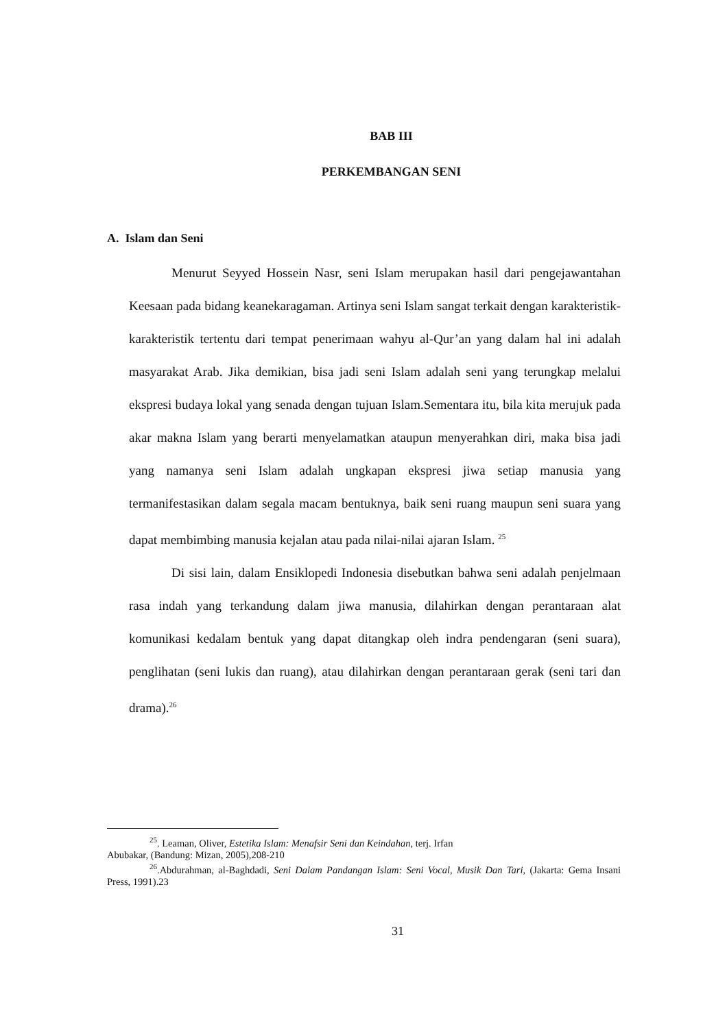BAB III
PERKEMBANGAN SENI
A. Islam dan Seni
Menurut Seyyed Hossein Nasr, seni Islam merupakan hasil dari pengejawantahan Keesaan pada bidang keanekaragaman. Artinya seni Islam sangat terkait dengan karakteristik-karakteristik tertentu dari tempat penerimaan wahyu al-Qur’an yang dalam hal ini adalah masyarakat Arab. Jika demikian, bisa jadi seni Islam adalah seni yang terungkap melalui ekspresi budaya lokal yang senada dengan tujuan Islam.Sementara itu, bila kita merujuk pada akar makna Islam yang berarti menyelamatkan ataupun menyerahkan diri, maka bisa jadi yang namanya seni Islam adalah ungkapan ekspresi jiwa setiap manusia yang termanifestasikan dalam segala macam bentuknya, baik seni ruang maupun seni suara yang dapat membimbing manusia kejalan atau pada nilai-nilai ajaran Islam. <sup>25</sup>
Di sisi lain, dalam Ensiklopedi Indonesia disebutkan bahwa seni adalah penjelmaan rasa indah yang terkandung dalam jiwa manusia, dilahirkan dengan perantaraan alat komunikasi kedalam bentuk yang dapat ditangkap oleh indra pendengaran (seni suara), penglihatan (seni lukis dan ruang), atau dilahirkan dengan perantaraan gerak (seni tari dan drama).<sup>26</sup>
<sup>25</sup>. Leaman, Oliver, Estetika Islam: Menafsir Seni dan Keindahan, terj. Irfan
Abubakar, (Bandung: Mizan, 2005),208-210
<sup>26</sup>.Abdurahman, al-Baghdadi, Seni Dalam Pandangan Islam: Seni Vocal, Musik Dan Tari, (Jakarta: Gema Insani Press, 1991).23
31